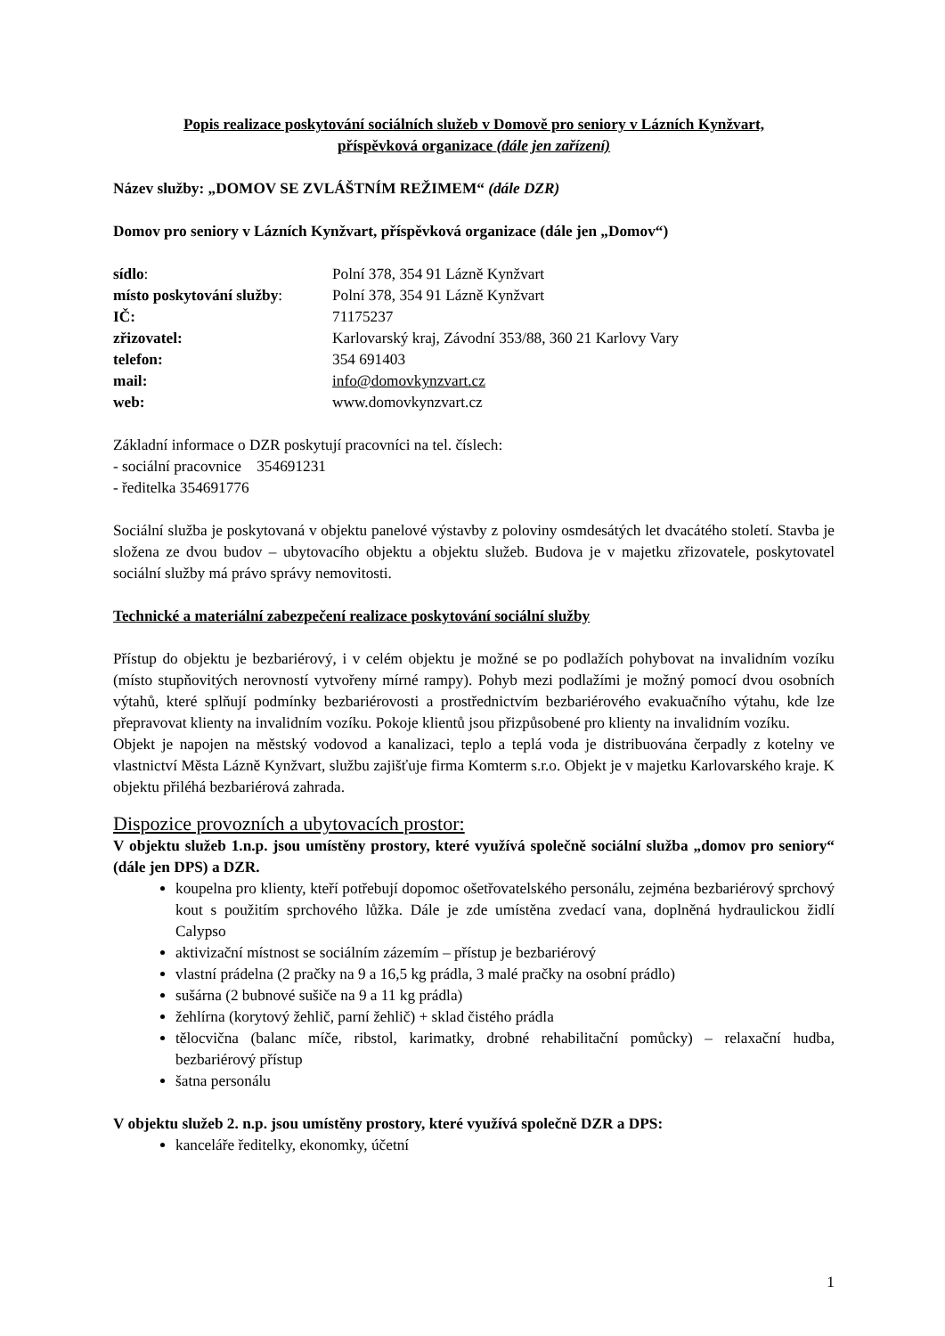Popis realizace poskytování sociálních služeb v Domově pro seniory v Lázních Kynžvart,
příspěvková organizace (dále jen zařízení)
Název služby: „DOMOV SE ZVLÁŠTNÍM REŽIMEM“ (dále DZR)
Domov pro seniory v Lázních Kynžvart, příspěvková organizace (dále jen „Domov“)
| sídlo : | Polní 378, 354 91 Lázně Kynžvart |
| místo poskytování služby : | Polní 378, 354 91 Lázně Kynžvart |
| IČ: | 71175237 |
| zřizovatel: | Karlovarský kraj, Závodní 353/88, 360 21 Karlovy Vary |
| telefon: | 354 691403 |
| mail: | info@domovkynzvart.cz |
| web: | www.domovkynzvart.cz |
Základní informace o DZR poskytují pracovníci na tel. číslech:
- sociální pracovnice 354691231
- ředitelka 354691776
Sociální služba je poskytovaná v objektu panelové výstavby z poloviny osmdesátých let dvacátého století. Stavba je složena ze dvou budov – ubytovacího objektu a objektu služeb. Budova je v majetku zřizovatele, poskytovatel sociální služby má právo správy nemovitosti.
Technické a materiální zabezpečení realizace poskytování sociální služby
Přístup do objektu je bezbariérový, i v celém objektu je možné se po podlažích pohybovat na invalidním vozíku (místo stupňovitých nerovností vytvořeny mírné rampy). Pohyb mezi podlažími je možný pomocí dvou osobních výtahů, které splňují podmínky bezbariérovosti a prostřednictvím bezbariérového evakuačního výtahu, kde lze přepravovat klienty na invalidním vozíku. Pokoje klientů jsou přizpůsobené pro klienty na invalidním vozíku.
Objekt je napojen na městský vodovod a kanalizaci, teplo a teplá voda je distribuována čerpadly z kotelny ve vlastnictví Města Lázně Kynžvart, službu zajišťuje firma Komterm s.r.o. Objekt je v majetku Karlovarského kraje. K objektu přiléhá bezbariérová zahrada.
Dispozice provozních a ubytovacích prostor:
V objektu služeb 1.n.p. jsou umístěny prostory, které využívá společně sociální služba „domov pro seniory“ (dále jen DPS) a DZR.
koupelna pro klienty, kteří potřebují dopomoc ošetřovatelského personálu, zejména bezbariérový sprchový kout s použitím sprchového lůžka. Dále je zde umístěna zvedací vana, doplněná hydraulickou židlí Calypso
aktivizační místnost se sociálním zázemím – přístup je bezbariérový
vlastní prádelna (2 pračky na 9 a 16,5 kg prádla, 3 malé pračky na osobní prádlo)
sušárna (2 bubnové sušiče na 9 a 11 kg prádla)
žehlírna (korytový žehlič, parní žehlič) + sklad čistého prádla
tělocvična (balanc míče, ribstol, karimatky, drobné rehabilitační pomůcky) – relaxační hudba, bezbariérový přístup
šatna personálu
V objektu služeb 2. n.p. jsou umístěny prostory, které využívá společně DZR a DPS:
kanceláře ředitelky, ekonomky, účetní
1